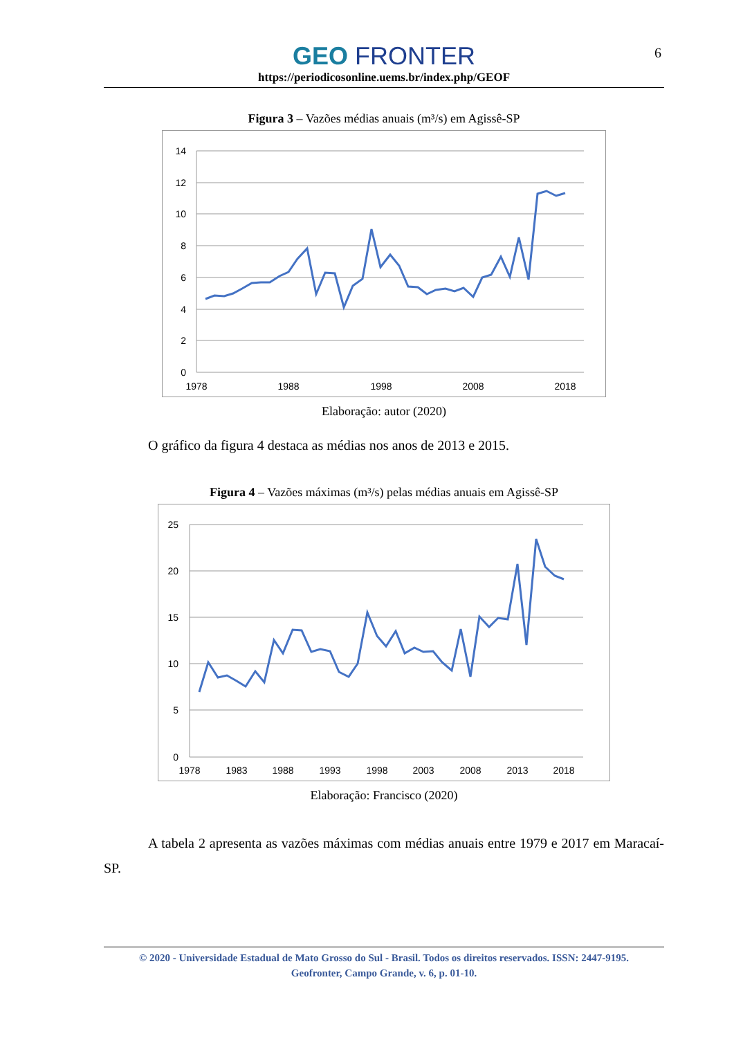6
GEO FRONTER
https://periodicosonline.uems.br/index.php/GEOF
Figura 3 – Vazões médias anuais (m³/s) em Agissê-SP
14
12
10
8
6
4
2
0
1978
1988
1998
2008
2018
Elaboração: autor (2020)
O gráfico da figura 4 destaca as médias nos anos de 2013 e 2015.
Figura 4 – Vazões máximas (m³/s) pelas médias anuais em Agissê-SP
25
20
15
10
5
0
1978
1983
1988
1993
1998
2003
2008
2013
2018
Elaboração: Francisco (2020)
A tabela 2 apresenta as vazões máximas com médias anuais entre 1979 e 2017 em Maracaí-SP.
© 2020 - Universidade Estadual de Mato Grosso do Sul - Brasil. Todos os direitos reservados. ISSN: 2447-9195.
Geofronter, Campo Grande, v. 6, p. 01-10.